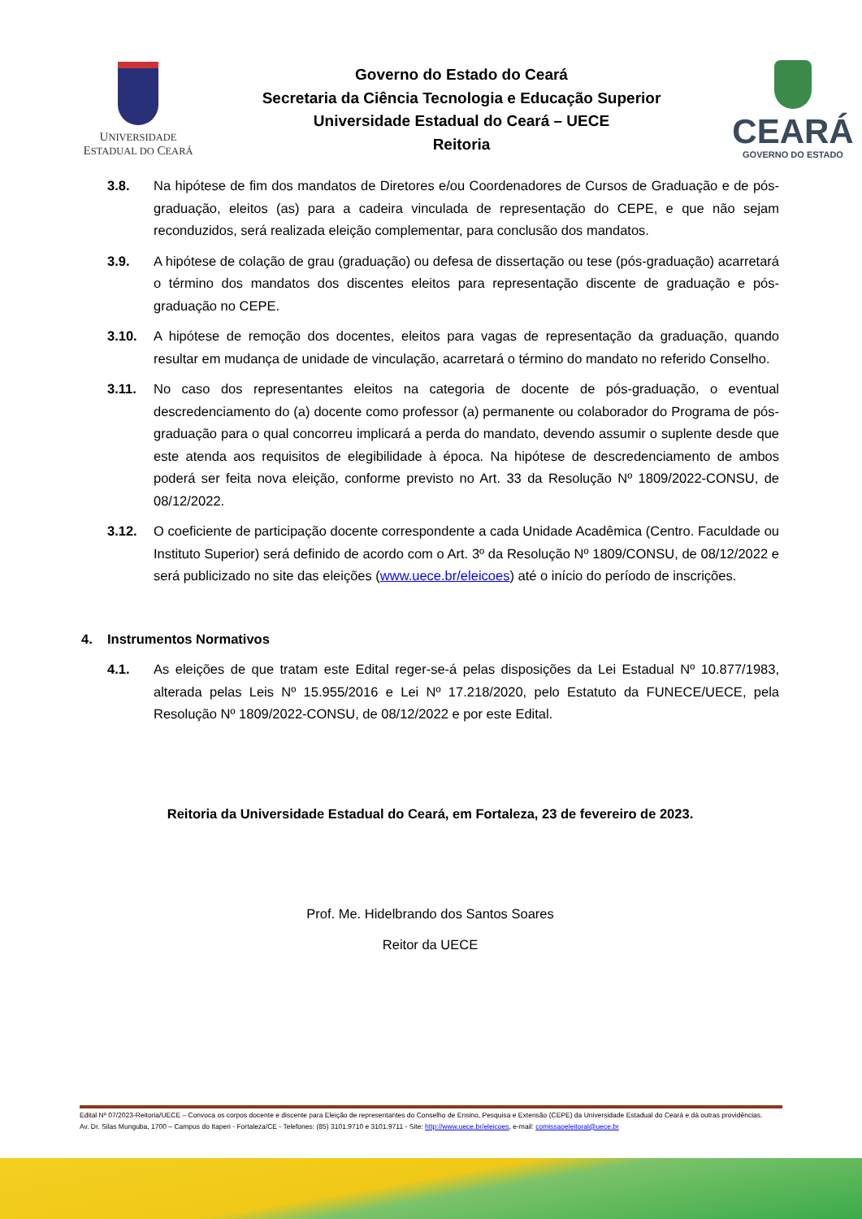UNIVERSIDADE
ESTADUAL DO CEARÁ
Governo do Estado do Ceará
Secretaria da Ciência Tecnologia e Educação Superior
Universidade Estadual do Ceará – UECE
Reitoria
CEARÁ
GOVERNO DO ESTADO
3.8. Na hipótese de fim dos mandatos de Diretores e/ou Coordenadores de Cursos de Graduação e de pós-graduação, eleitos (as) para a cadeira vinculada de representação do CEPE, e que não sejam reconduzidos, será realizada eleição complementar, para conclusão dos mandatos.
3.9. A hipótese de colação de grau (graduação) ou defesa de dissertação ou tese (pós-graduação) acarretará o término dos mandatos dos discentes eleitos para representação discente de graduação e pós-graduação no CEPE.
3.10. A hipótese de remoção dos docentes, eleitos para vagas de representação da graduação, quando resultar em mudança de unidade de vinculação, acarretará o término do mandato no referido Conselho.
3.11. No caso dos representantes eleitos na categoria de docente de pós-graduação, o eventual descredenciamento do (a) docente como professor (a) permanente ou colaborador do Programa de pós-graduação para o qual concorreu implicará a perda do mandato, devendo assumir o suplente desde que este atenda aos requisitos de elegibilidade à época. Na hipótese de descredenciamento de ambos poderá ser feita nova eleição, conforme previsto no Art. 33 da Resolução Nº 1809/2022-CONSU, de 08/12/2022.
3.12. O coeficiente de participação docente correspondente a cada Unidade Acadêmica (Centro. Faculdade ou Instituto Superior) será definido de acordo com o Art. 3º da Resolução Nº 1809/CONSU, de 08/12/2022 e será publicizado no site das eleições (www.uece.br/eleicoes) até o início do período de inscrições.
4. Instrumentos Normativos
4.1. As eleições de que tratam este Edital reger-se-á pelas disposições da Lei Estadual Nº 10.877/1983, alterada pelas Leis Nº 15.955/2016 e Lei Nº 17.218/2020, pelo Estatuto da FUNECE/UECE, pela Resolução Nº 1809/2022-CONSU, de 08/12/2022 e por este Edital.
Reitoria da Universidade Estadual do Ceará, em Fortaleza, 23 de fevereiro de 2023.
Prof. Me. Hidelbrando dos Santos Soares
Reitor da UECE
Edital Nº 07/2023-Reitoria/UECE – Convoca os corpos docente e discente para Eleição de representantes do Conselho de Ensino, Pesquisa e Extensão (CEPE) da Universidade Estadual do Ceará e dá outras providências.
Av. Dr. Silas Munguba, 1700 – Campus do Itaperi - Fortaleza/CE - Telefones: (85) 3101.9710 e 3101.9711 - Site: http://www.uece.br/eleicoes, e-mail: comissaoeleitoral@uece.br